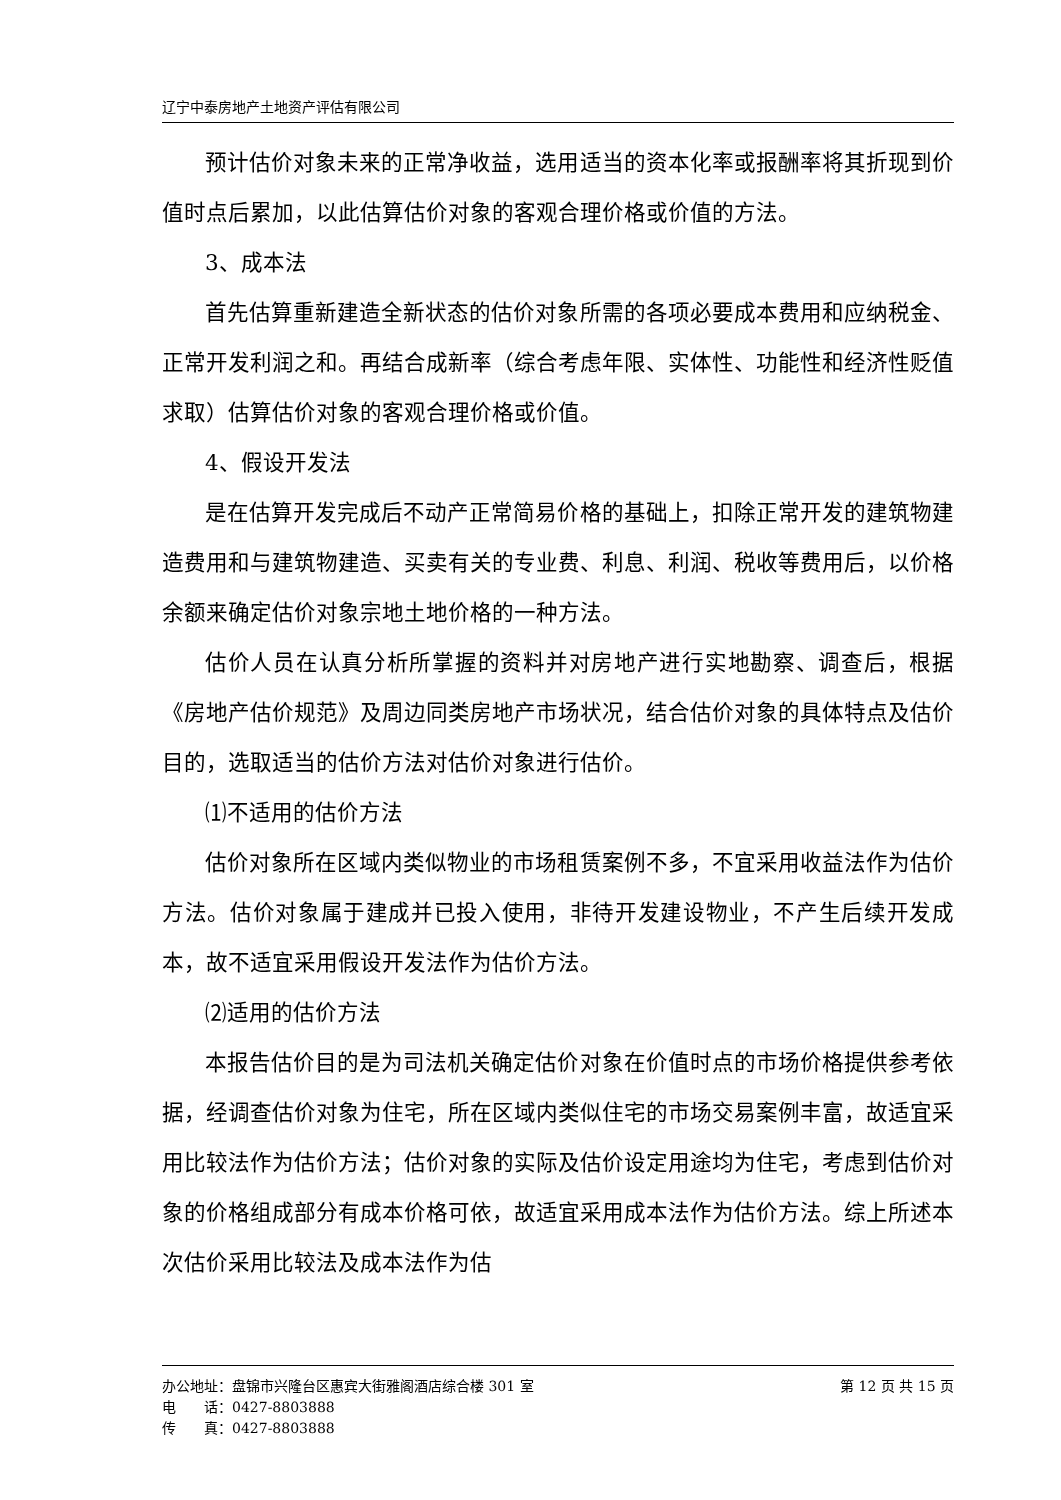辽宁中泰房地产土地资产评估有限公司
预计估价对象未来的正常净收益，选用适当的资本化率或报酬率将其折现到价值时点后累加，以此估算估价对象的客观合理价格或价值的方法。
3、成本法
首先估算重新建造全新状态的估价对象所需的各项必要成本费用和应纳税金、正常开发利润之和。再结合成新率（综合考虑年限、实体性、功能性和经济性贬值求取）估算估价对象的客观合理价格或价值。
4、假设开发法
是在估算开发完成后不动产正常简易价格的基础上，扣除正常开发的建筑物建造费用和与建筑物建造、买卖有关的专业费、利息、利润、税收等费用后，以价格余额来确定估价对象宗地土地价格的一种方法。
估价人员在认真分析所掌握的资料并对房地产进行实地勘察、调查后，根据《房地产估价规范》及周边同类房地产市场状况，结合估价对象的具体特点及估价目的，选取适当的估价方法对估价对象进行估价。
⑴不适用的估价方法
估价对象所在区域内类似物业的市场租赁案例不多，不宜采用收益法作为估价方法。估价对象属于建成并已投入使用，非待开发建设物业，不产生后续开发成本，故不适宜采用假设开发法作为估价方法。
⑵适用的估价方法
本报告估价目的是为司法机关确定估价对象在价值时点的市场价格提供参考依据，经调查估价对象为住宅，所在区域内类似住宅的市场交易案例丰富，故适宜采用比较法作为估价方法；估价对象的实际及估价设定用途均为住宅，考虑到估价对象的价格组成部分有成本价格可依，故适宜采用成本法作为估价方法。综上所述本次估价采用比较法及成本法作为估
办公地址：盘锦市兴隆台区惠宾大街雅阁酒店综合楼 301 室 第 12 页 共 15 页
电　　话：0427-8803888
传　　真：0427-8803888